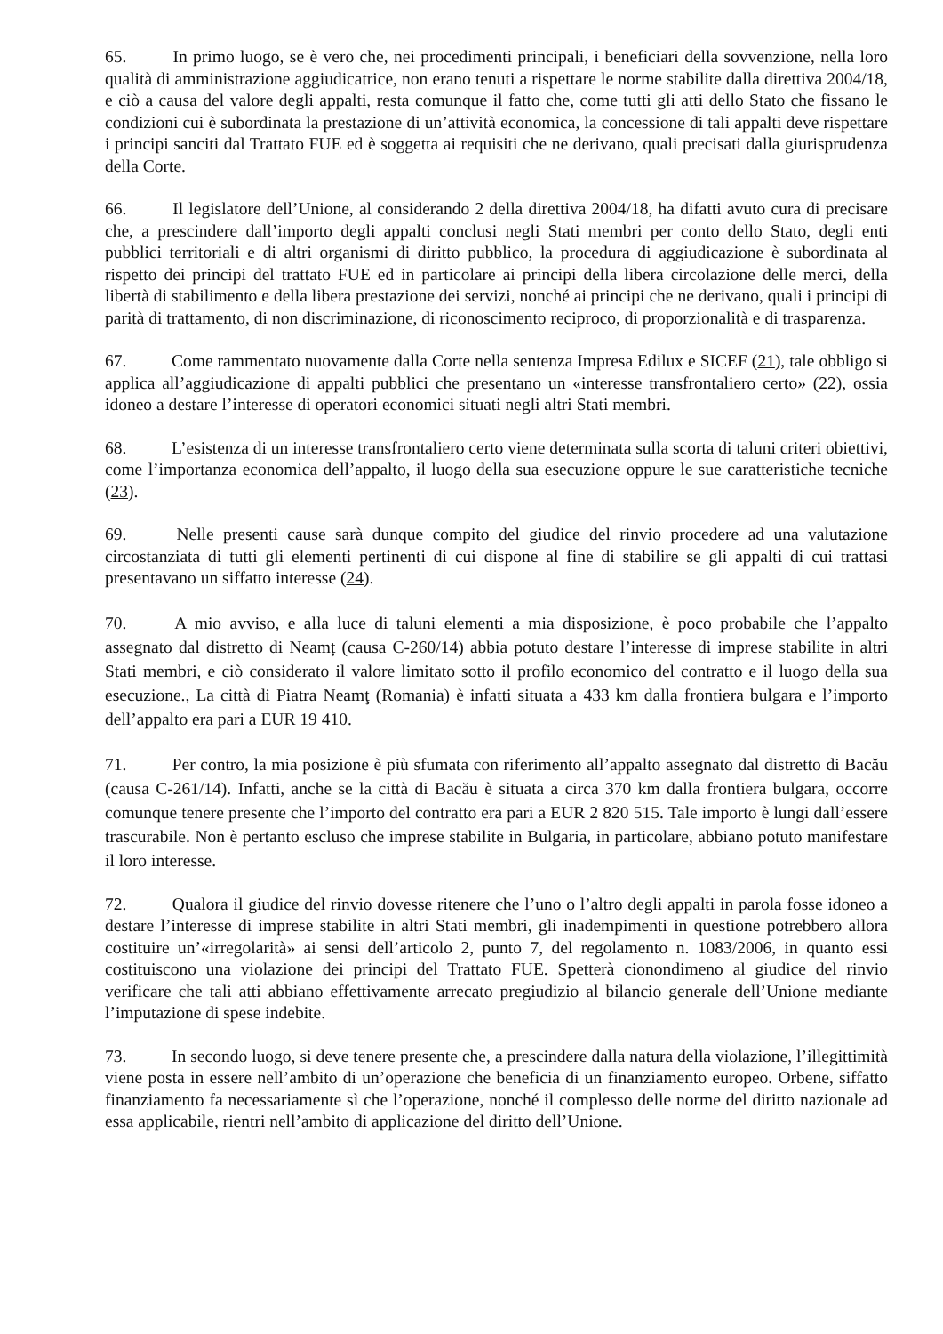65. In primo luogo, se è vero che, nei procedimenti principali, i beneficiari della sovvenzione, nella loro qualità di amministrazione aggiudicatrice, non erano tenuti a rispettare le norme stabilite dalla direttiva 2004/18, e ciò a causa del valore degli appalti, resta comunque il fatto che, come tutti gli atti dello Stato che fissano le condizioni cui è subordinata la prestazione di un’attività economica, la concessione di tali appalti deve rispettare i principi sanciti dal Trattato FUE ed è soggetta ai requisiti che ne derivano, quali precisati dalla giurisprudenza della Corte.
66. Il legislatore dell’Unione, al considerando 2 della direttiva 2004/18, ha difatti avuto cura di precisare che, a prescindere dall’importo degli appalti conclusi negli Stati membri per conto dello Stato, degli enti pubblici territoriali e di altri organismi di diritto pubblico, la procedura di aggiudicazione è subordinata al rispetto dei principi del trattato FUE ed in particolare ai principi della libera circolazione delle merci, della libertà di stabilimento e della libera prestazione dei servizi, nonché ai principi che ne derivano, quali i principi di parità di trattamento, di non discriminazione, di riconoscimento reciproco, di proporzionalità e di trasparenza.
67. Come rammentato nuovamente dalla Corte nella sentenza Impresa Edilux e SICEF (21), tale obbligo si applica all’aggiudicazione di appalti pubblici che presentano un «interesse transfrontaliero certo» (22), ossia idoneo a destare l’interesse di operatori economici situati negli altri Stati membri.
68. L’esistenza di un interesse transfrontaliero certo viene determinata sulla scorta di taluni criteri obiettivi, come l’importanza economica dell’appalto, il luogo della sua esecuzione oppure le sue caratteristiche tecniche (23).
69. Nelle presenti cause sarà dunque compito del giudice del rinvio procedere ad una valutazione circostanziata di tutti gli elementi pertinenti di cui dispone al fine di stabilire se gli appalti di cui trattasi presentavano un siffatto interesse (24).
70. A mio avviso, e alla luce di taluni elementi a mia disposizione, è poco probabile che l’appalto assegnato dal distretto di Neamț (causa C-260/14) abbia potuto destare l’interesse di imprese stabilite in altri Stati membri, e ciò considerato il valore limitato sotto il profilo economico del contratto e il luogo della sua esecuzione., La città di Piatra Neamţ (Romania) è infatti situata a 433 km dalla frontiera bulgara e l’importo dell’appalto era pari a EUR 19 410.
71. Per contro, la mia posizione è più sfumata con riferimento all’appalto assegnato dal distretto di Bacău (causa C-261/14). Infatti, anche se la città di Bacău è situata a circa 370 km dalla frontiera bulgara, occorre comunque tenere presente che l’importo del contratto era pari a EUR 2 820 515. Tale importo è lungi dall’essere trascurabile. Non è pertanto escluso che imprese stabilite in Bulgaria, in particolare, abbiano potuto manifestare il loro interesse.
72. Qualora il giudice del rinvio dovesse ritenere che l’uno o l’altro degli appalti in parola fosse idoneo a destare l’interesse di imprese stabilite in altri Stati membri, gli inadempimenti in questione potrebbero allora costituire un’«irregolarità» ai sensi dell’articolo 2, punto 7, del regolamento n. 1083/2006, in quanto essi costituiscono una violazione dei principi del Trattato FUE. Spetterà cionondimeno al giudice del rinvio verificare che tali atti abbiano effettivamente arrecato pregiudizio al bilancio generale dell’Unione mediante l’imputazione di spese indebite.
73. In secondo luogo, si deve tenere presente che, a prescindere dalla natura della violazione, l’illegittimità viene posta in essere nell’ambito di un’operazione che beneficia di un finanziamento europeo. Orbene, siffatto finanziamento fa necessariamente sì che l’operazione, nonché il complesso delle norme del diritto nazionale ad essa applicabile, rientri nell’ambito di applicazione del diritto dell’Unione.